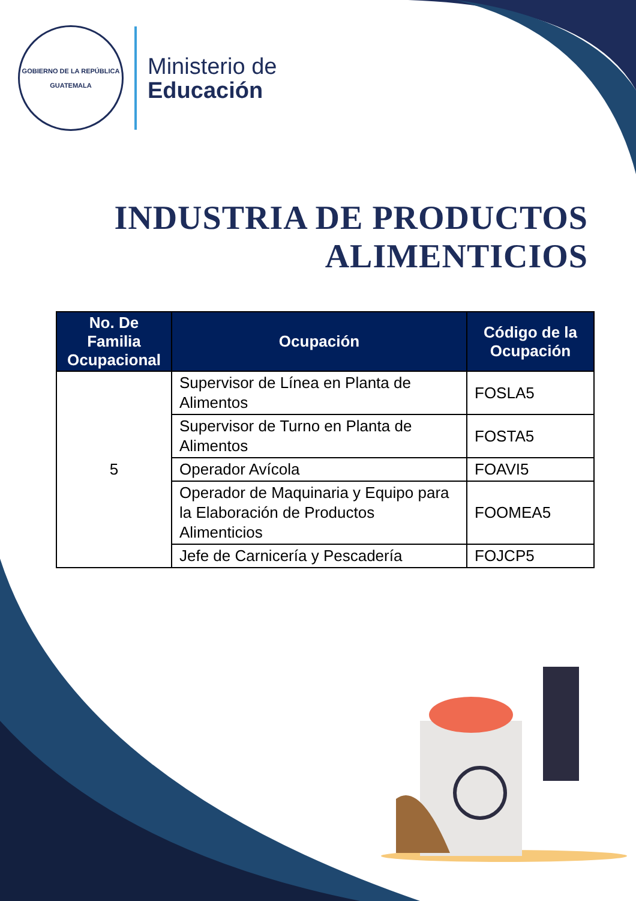GOBIERNO DE LA REPÚBLICA
GUATEMALA
Ministerio de
Educación
INDUSTRIA DE PRODUCTOS ALIMENTICIOS
| No. De Familia Ocupacional | Ocupación | Código de la Ocupación |
| --- | --- | --- |
| 5 | Supervisor de Línea en Planta de Alimentos | FOSLA5 |
| | Supervisor de Turno en Planta de Alimentos | FOSTA5 |
| | Operador Avícola | FOAVI5 |
| | Operador de Maquinaria y Equipo para la Elaboración de Productos Alimenticios | FOOMEA5 |
| | Jefe de Carnicería y Pescadería | FOJCP5 |